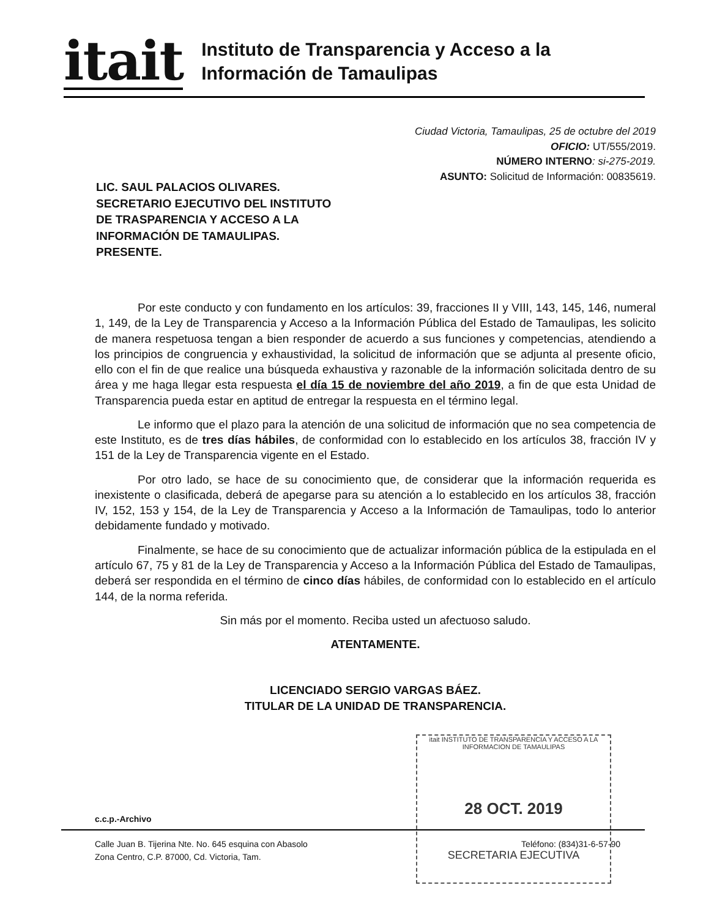itait
Instituto de Transparencia y Acceso a la
Información de Tamaulipas
Ciudad Victoria, Tamaulipas, 25 de octubre del 2019
OFICIO: UT/555/2019.
NÚMERO INTERNO: si-275-2019.
ASUNTO: Solicitud de Información: 00835619.
LIC. SAUL PALACIOS OLIVARES.
SECRETARIO EJECUTIVO DEL INSTITUTO
DE TRASPARENCIA Y ACCESO A LA
INFORMACIÓN DE TAMAULIPAS.
PRESENTE.
Por este conducto y con fundamento en los artículos: 39, fracciones II y VIII, 143, 145, 146, numeral 1, 149, de la Ley de Transparencia y Acceso a la Información Pública del Estado de Tamaulipas, les solicito de manera respetuosa tengan a bien responder de acuerdo a sus funciones y competencias, atendiendo a los principios de congruencia y exhaustividad, la solicitud de información que se adjunta al presente oficio, ello con el fin de que realice una búsqueda exhaustiva y razonable de la información solicitada dentro de su área y me haga llegar esta respuesta el día 15 de noviembre del año 2019, a fin de que esta Unidad de Transparencia pueda estar en aptitud de entregar la respuesta en el término legal.
Le informo que el plazo para la atención de una solicitud de información que no sea competencia de este Instituto, es de tres días hábiles, de conformidad con lo establecido en los artículos 38, fracción IV y 151 de la Ley de Transparencia vigente en el Estado.
Por otro lado, se hace de su conocimiento que, de considerar que la información requerida es inexistente o clasificada, deberá de apegarse para su atención a lo establecido en los artículos 38, fracción IV, 152, 153 y 154, de la Ley de Transparencia y Acceso a la Información de Tamaulipas, todo lo anterior debidamente fundado y motivado.
Finalmente, se hace de su conocimiento que de actualizar información pública de la estipulada en el artículo 67, 75 y 81 de la Ley de Transparencia y Acceso a la Información Pública del Estado de Tamaulipas, deberá ser respondida en el término de cinco días hábiles, de conformidad con lo establecido en el artículo 144, de la norma referida.
Sin más por el momento. Reciba usted un afectuoso saludo.
ATENTAMENTE.
LICENCIADO SERGIO VARGAS BÁEZ.
TITULAR DE LA UNIDAD DE TRANSPARENCIA.
itait INSTITUTO DE TRANSPARENCIA Y ACCESO A LA INFORMACION DE TAMAULIPAS
28 OCT. 2019
SECRETARIA EJECUTIVA
c.c.p.-Archivo
Calle Juan B. Tijerina Nte. No. 645 esquina con Abasolo
Zona Centro, C.P. 87000, Cd. Victoria, Tam.
Teléfono: (834)31-6-57-90